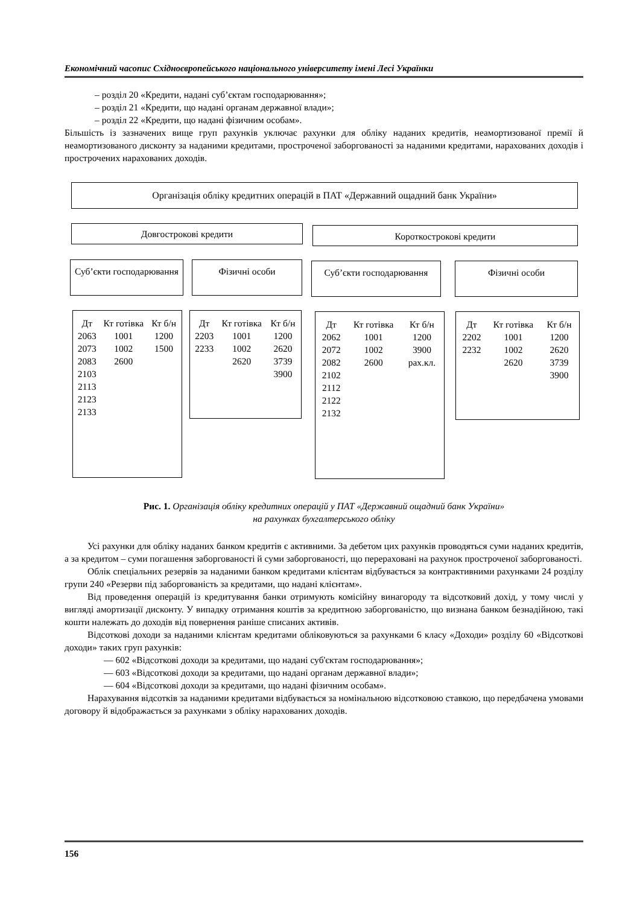Економічний часопис Східноєвропейського національного університету імені Лесі Українки
– розділ 20 «Кредити, надані суб’єктам господарювання»;
– розділ 21 «Кредити, що надані органам державної влади»;
– розділ 22 «Кредити, що надані фізичним особам».
Більшість із зазначених вище груп рахунків уключає рахунки для обліку наданих кредитів, неамортизованої премії й неамортизованого дисконту за наданими кредитами, простроченої заборгованості за наданими кредитами, нарахованих доходів і прострочених нарахованих доходів.
Організація обліку кредитних операцій в ПАТ «Державний ощадний банк України»
Довгострокові кредити Короткострокові кредити
Суб’єкти господарювання
Фізичні особи Суб’єкти господарювання Фізичні особи
| Дт | Кт готівка | Кт б/н |
| 2063 2073 2083 2103 2113 2123 2133 | 1001 1002 2600 | 1200 1500 |
| Дт | Кт готівка | Кт б/н |
| 2203 2233 | 1001 1002 2620 | 1200 2620 3739 3900 |
| Дт | Кт готівка | Кт б/н |
| 2062 2072 2082 2102 2112 2122 2132 | 1001 1002 2600 | 1200 3900 рах.кл. |
| Дт | Кт готівка | Кт б/н |
| 2202 2232 | 1001 1002 2620 | 1200 2620 3739 3900 |
Рис. 1. Організація обліку кредитних операцій у ПАТ «Державний ощадний банк України»
на рахунках бухгалтерського обліку
Усі рахунки для обліку наданих банком кредитів є активними. За дебетом цих рахунків проводяться суми наданих кредитів, а за кредитом – суми погашення заборгованості й суми заборгованості, що перераховані на рахунок простроченої заборгованості.
Облік спеціальних резервів за наданими банком кредитами клієнтам відбувається за контрактивними рахунками 24 розділу групи 240 «Резерви під заборгованість за кредитами, що надані клієнтам».
Від проведення операцій із кредитування банки отримують комісійну винагороду та відсотковий дохід, у тому числі у вигляді амортизації дисконту. У випадку отримання коштів за кредитною заборгованістю, що визнана банком безнадійною, такі кошти належать до доходів від повернення раніше списаних активів.
Відсоткові доходи за наданими клієнтам кредитами обліковуються за рахунками 6 класу «Доходи» розділу 60 «Відсоткові доходи» таких груп рахунків:
— 602 «Відсоткові доходи за кредитами, що надані суб'єктам господарювання»;
— 603 «Відсоткові доходи за кредитами, що надані органам державної влади»;
— 604 «Відсоткові доходи за кредитами, що надані фізичним особам».
Нарахування відсотків за наданими кредитами відбувається за номінальною відсотковою ставкою, що передбачена умовами договору й відображається за рахунками з обліку нарахованих доходів.
156